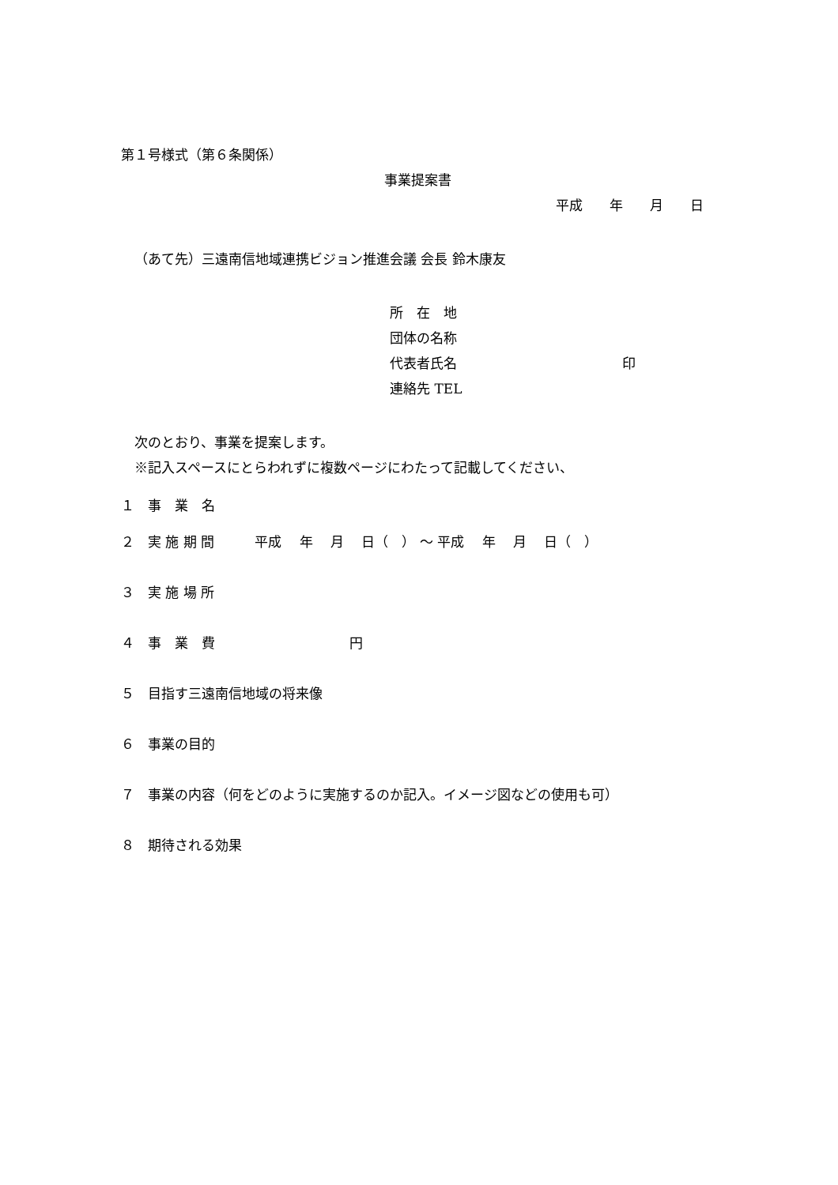第１号様式（第６条関係）
事業提案書
平成　　年　　月　　日
（あて先）三遠南信地域連携ビジョン推進会議 会長 鈴木康友
所　在　地
団体の名称
代表者氏名　　　　　　　　　　　　 印
連絡先 TEL
次のとおり、事業を提案します。
※記入スペースにとらわれずに複数ページにわたって記載してください、
１　事　業　名
２　実 施 期 間　　　平成　 年　 月　 日（　） ～ 平成　 年　 月　 日（　）
３　実 施 場 所
４　事　業　費　　　　　　　　　　円
５　目指す三遠南信地域の将来像
６　事業の目的
７　事業の内容（何をどのように実施するのか記入。イメージ図などの使用も可）
８　期待される効果